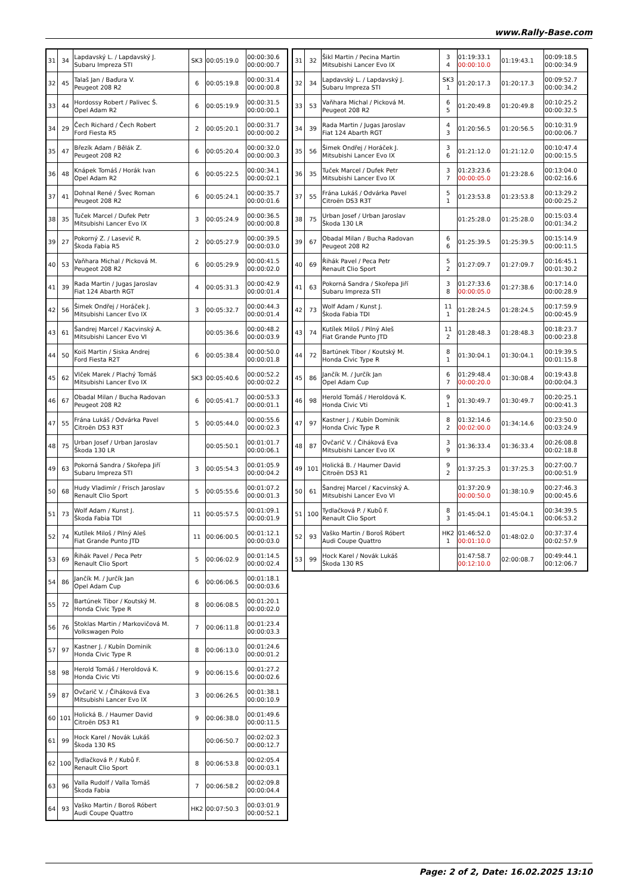www.Rally-Base.com
| 31 | 34 | Lapdavský L. / Lapdavský J. Subaru Impreza STI | SK3 | 00:05:19.0 | 00:00:30.6 00:00:00.7 |
| 32 | 45 | Talaš Jan / Baďura V. Peugeot 208 R2 | 6 | 00:05:19.8 | 00:00:31.4 00:00:00.8 |
| 33 | 44 | Hordossy Robert / Palivec Š. Opel Adam R2 | 6 | 00:05:19.9 | 00:00:31.5 00:00:00.1 |
| 34 | 29 | Čech Richard / Čech Robert Ford Fiesta R5 | 2 | 00:05:20.1 | 00:00:31.7 00:00:00.2 |
| 35 | 47 | Březík Adam / Bělák Z. Peugeot 208 R2 | 6 | 00:05:20.4 | 00:00:32.0 00:00:00.3 |
| 36 | 48 | Knápek Tomáš / Horák Ivan Opel Adam R2 | 6 | 00:05:22.5 | 00:00:34.1 00:00:02.1 |
| 37 | 41 | Dohnal René / Švec Roman Peugeot 208 R2 | 6 | 00:05:24.1 | 00:00:35.7 00:00:01.6 |
| 38 | 35 | Tuček Marcel / Dufek Petr Mitsubishi Lancer Evo IX | 3 | 00:05:24.9 | 00:00:36.5 00:00:00.8 |
| 39 | 27 | Pokorný Z. / Lasevič R. Škoda Fabia R5 | 2 | 00:05:27.9 | 00:00:39.5 00:00:03.0 |
| 40 | 53 | Vaňhara Michal / Picková M. Peugeot 208 R2 | 6 | 00:05:29.9 | 00:00:41.5 00:00:02.0 |
| 41 | 39 | Rada Martin / Jugas Jaroslav Fiat 124 Abarth RGT | 4 | 00:05:31.3 | 00:00:42.9 00:00:01.4 |
| 42 | 56 | Šimek Ondřej / Horáček J. Mitsubishi Lancer Evo IX | 3 | 00:05:32.7 | 00:00:44.3 00:00:01.4 |
| 43 | 61 | Šandrej Marcel / Kacvinský A. Mitsubishi Lancer Evo VI | | 00:05:36.6 | 00:00:48.2 00:00:03.9 |
| 44 | 50 | Koiš Martin / Siska Andrej Ford Fiesta R2T | 6 | 00:05:38.4 | 00:00:50.0 00:00:01.8 |
| 45 | 62 | Vlček Marek / Plachý Tomáš Mitsubishi Lancer Evo IX | SK3 | 00:05:40.6 | 00:00:52.2 00:00:02.2 |
| 46 | 67 | Obadal Milan / Bucha Radovan Peugeot 208 R2 | 6 | 00:05:41.7 | 00:00:53.3 00:00:01.1 |
| 47 | 55 | Frána Lukáš / Odvárka Pavel Citroën DS3 R3T | 5 | 00:05:44.0 | 00:00:55.6 00:00:02.3 |
| 48 | 75 | Urban Josef / Urban Jaroslav Škoda 130 LR | | 00:05:50.1 | 00:01:01.7 00:00:06.1 |
| 49 | 63 | Pokorná Sandra / Skořepa Jiří Subaru Impreza STI | 3 | 00:05:54.3 | 00:01:05.9 00:00:04.2 |
| 50 | 68 | Hudy Vladimír / Frisch Jaroslav Renault Clio Sport | 5 | 00:05:55.6 | 00:01:07.2 00:00:01.3 |
| 51 | 73 | Wolf Adam / Kunst J. Škoda Fabia TDI | 11 | 00:05:57.5 | 00:01:09.1 00:00:01.9 |
| 52 | 74 | Kutílek Miloš / Pilný Aleš Fiat Grande Punto JTD | 11 | 00:06:00.5 | 00:01:12.1 00:00:03.0 |
| 53 | 69 | Řihák Pavel / Peca Petr Renault Clio Sport | 5 | 00:06:02.9 | 00:01:14.5 00:00:02.4 |
| 54 | 86 | Jančík M. / Jurčík Jan Opel Adam Cup | 6 | 00:06:06.5 | 00:01:18.1 00:00:03.6 |
| 55 | 72 | Bartúnek Tibor / Koutský M. Honda Civic Type R | 8 | 00:06:08.5 | 00:01:20.1 00:00:02.0 |
| 56 | 76 | Stoklas Martin / Markovičová M. Volkswagen Polo | 7 | 00:06:11.8 | 00:01:23.4 00:00:03.3 |
| 57 | 97 | Kastner J. / Kubín Dominik Honda Civic Type R | 8 | 00:06:13.0 | 00:01:24.6 00:00:01.2 |
| 58 | 98 | Herold Tomáš / Heroldová K. Honda Civic Vti | 9 | 00:06:15.6 | 00:01:27.2 00:00:02.6 |
| 59 | 87 | Ovčarič V. / Čiháková Eva Mitsubishi Lancer Evo IX | 3 | 00:06:26.5 | 00:01:38.1 00:00:10.9 |
| 60 | 101 | Holická B. / Haumer David Citroën DS3 R1 | 9 | 00:06:38.0 | 00:01:49.6 00:00:11.5 |
| 61 | 99 | Hock Karel / Novák Lukáš Škoda 130 RS | | 00:06:50.7 | 00:02:02.3 00:00:12.7 |
| 62 | 100 | Tydlačková P. / Kubů F. Renault Clio Sport | 8 | 00:06:53.8 | 00:02:05.4 00:00:03.1 |
| 63 | 96 | Valla Rudolf / Valla Tomáš Škoda Fabia | 7 | 00:06:58.2 | 00:02:09.8 00:00:04.4 |
| 64 | 93 | Vaško Martin / Boroš Róbert Audi Coupe Quattro | HK2 | 00:07:50.3 | 00:03:01.9 00:00:52.1 |
| 31 | 32 | Šikl Martin / Pecina Martin Mitsubishi Lancer Evo IX | 3 4 | 01:19:33.1 00:00:10.0 | 01:19:43.1 | 00:09:18.5 00:00:34.9 |
| 32 | 34 | Lapdavský L. / Lapdavský J. Subaru Impreza STI | SK3 1 | 01:20:17.3 | 01:20:17.3 | 00:09:52.7 00:00:34.2 |
| 33 | 53 | Vaňhara Michal / Picková M. Peugeot 208 R2 | 6 5 | 01:20:49.8 | 01:20:49.8 | 00:10:25.2 00:00:32.5 |
| 34 | 39 | Rada Martin / Jugas Jaroslav Fiat 124 Abarth RGT | 4 3 | 01:20:56.5 | 01:20:56.5 | 00:10:31.9 00:00:06.7 |
| 35 | 56 | Šimek Ondřej / Horáček J. Mitsubishi Lancer Evo IX | 3 6 | 01:21:12.0 | 01:21:12.0 | 00:10:47.4 00:00:15.5 |
| 36 | 35 | Tuček Marcel / Dufek Petr Mitsubishi Lancer Evo IX | 3 7 | 01:23:23.6 00:00:05.0 | 01:23:28.6 | 00:13:04.0 00:02:16.6 |
| 37 | 55 | Frána Lukáš / Odvárka Pavel Citroën DS3 R3T | 5 1 | 01:23:53.8 | 01:23:53.8 | 00:13:29.2 00:00:25.2 |
| 38 | 75 | Urban Josef / Urban Jaroslav Škoda 130 LR | | 01:25:28.0 | 01:25:28.0 | 00:15:03.4 00:01:34.2 |
| 39 | 67 | Obadal Milan / Bucha Radovan Peugeot 208 R2 | 6 6 | 01:25:39.5 | 01:25:39.5 | 00:15:14.9 00:00:11.5 |
| 40 | 69 | Řihák Pavel / Peca Petr Renault Clio Sport | 5 2 | 01:27:09.7 | 01:27:09.7 | 00:16:45.1 00:01:30.2 |
| 41 | 63 | Pokorná Sandra / Skořepa Jiří Subaru Impreza STI | 3 8 | 01:27:33.6 00:00:05.0 | 01:27:38.6 | 00:17:14.0 00:00:28.9 |
| 42 | 73 | Wolf Adam / Kunst J. Škoda Fabia TDI | 11 1 | 01:28:24.5 | 01:28:24.5 | 00:17:59.9 00:00:45.9 |
| 43 | 74 | Kutílek Miloš / Pilný Aleš Fiat Grande Punto JTD | 11 2 | 01:28:48.3 | 01:28:48.3 | 00:18:23.7 00:00:23.8 |
| 44 | 72 | Bartúnek Tibor / Koutský M. Honda Civic Type R | 8 1 | 01:30:04.1 | 01:30:04.1 | 00:19:39.5 00:01:15.8 |
| 45 | 86 | Jančík M. / Jurčík Jan Opel Adam Cup | 6 7 | 01:29:48.4 00:00:20.0 | 01:30:08.4 | 00:19:43.8 00:00:04.3 |
| 46 | 98 | Herold Tomáš / Heroldová K. Honda Civic Vti | 9 1 | 01:30:49.7 | 01:30:49.7 | 00:20:25.1 00:00:41.3 |
| 47 | 97 | Kastner J. / Kubín Dominik Honda Civic Type R | 8 2 | 01:32:14.6 00:02:00.0 | 01:34:14.6 | 00:23:50.0 00:03:24.9 |
| 48 | 87 | Ovčarič V. / Čiháková Eva Mitsubishi Lancer Evo IX | 3 9 | 01:36:33.4 | 01:36:33.4 | 00:26:08.8 00:02:18.8 |
| 49 | 101 | Holická B. / Haumer David Citroën DS3 R1 | 9 2 | 01:37:25.3 | 01:37:25.3 | 00:27:00.7 00:00:51.9 |
| 50 | 61 | Šandrej Marcel / Kacvinský A. Mitsubishi Lancer Evo VI | | 01:37:20.9 00:00:50.0 | 01:38:10.9 | 00:27:46.3 00:00:45.6 |
| 51 | 100 | Tydlačková P. / Kubů F. Renault Clio Sport | 8 3 | 01:45:04.1 | 01:45:04.1 | 00:34:39.5 00:06:53.2 |
| 52 | 93 | Vaško Martin / Boroš Róbert Audi Coupe Quattro | HK2 1 | 01:46:52.0 00:01:10.0 | 01:48:02.0 | 00:37:37.4 00:02:57.9 |
| 53 | 99 | Hock Karel / Novák Lukáš Škoda 130 RS | | 01:47:58.7 00:12:10.0 | 02:00:08.7 | 00:49:44.1 00:12:06.7 |
Page: 2 of 2, Date: 16.02.2025 13:10